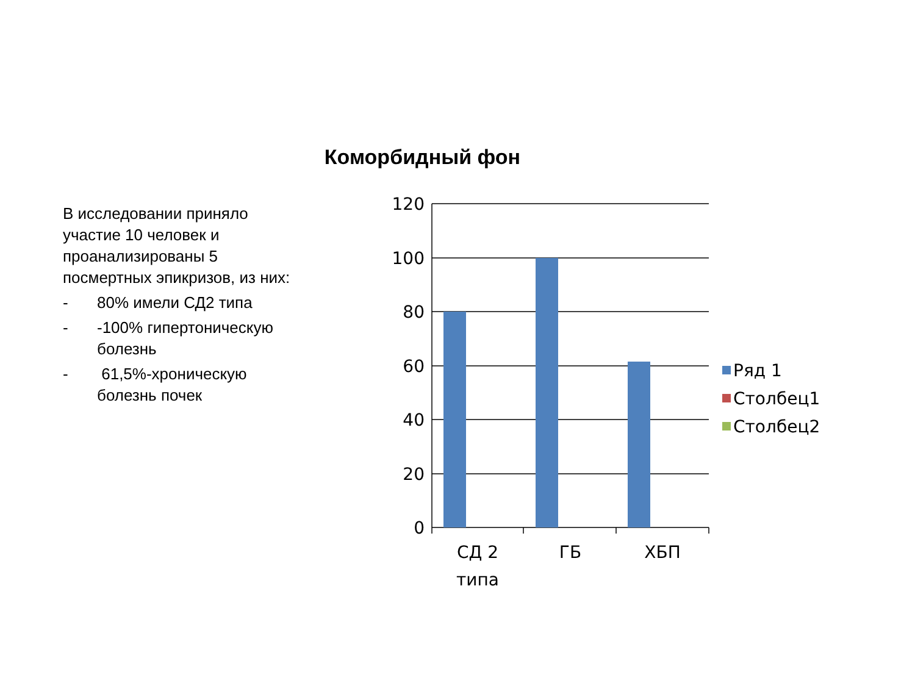Коморбидный фон
В исследовании приняло участие 10 человек и проанализированы 5 посмертных эпикризов, из них:
- 80% имели СД2 типа
- -100% гипертоническую болезнь
- 61,5%-хроническую болезнь почек
120
100
80
60
40
20
0
СД 2
типа
ГБ
ХБП
Ряд 1
Столбец1
Столбец2